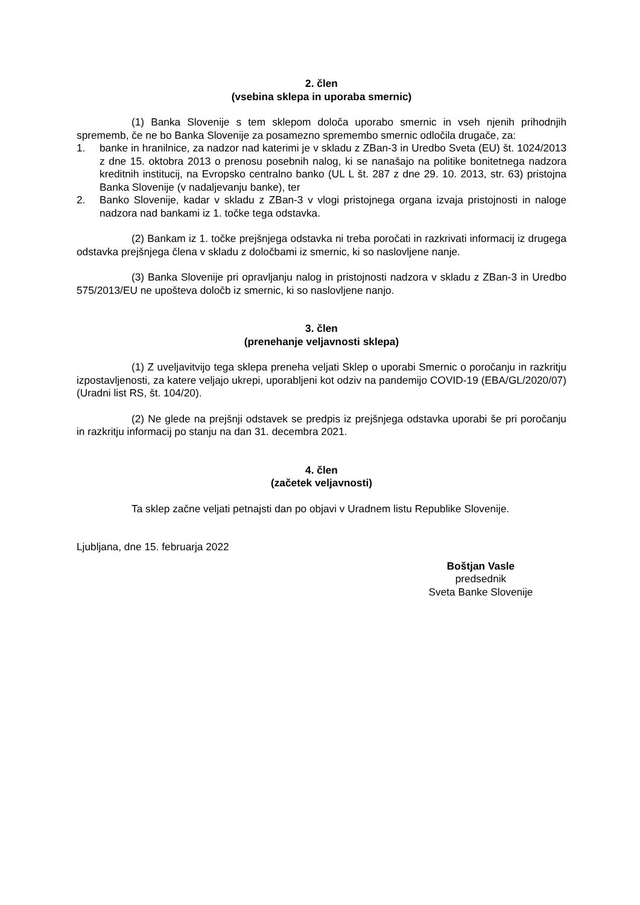2. člen
(vsebina sklepa in uporaba smernic)
(1) Banka Slovenije s tem sklepom določa uporabo smernic in vseh njenih prihodnjih sprememb, če ne bo Banka Slovenije za posamezno spremembo smernic odločila drugače, za:
1. banke in hranilnice, za nadzor nad katerimi je v skladu z ZBan-3 in Uredbo Sveta (EU) št. 1024/2013 z dne 15. oktobra 2013 o prenosu posebnih nalog, ki se nanašajo na politike bonitetnega nadzora kreditnih institucij, na Evropsko centralno banko (UL L št. 287 z dne 29. 10. 2013, str. 63) pristojna Banka Slovenije (v nadaljevanju banke), ter
2. Banko Slovenije, kadar v skladu z ZBan-3 v vlogi pristojnega organa izvaja pristojnosti in naloge nadzora nad bankami iz 1. točke tega odstavka.
(2) Bankam iz 1. točke prejšnjega odstavka ni treba poročati in razkrivati informacij iz drugega odstavka prejšnjega člena v skladu z določbami iz smernic, ki so naslovljene nanje.
(3) Banka Slovenije pri opravljanju nalog in pristojnosti nadzora v skladu z ZBan-3 in Uredbo 575/2013/EU ne upošteva določb iz smernic, ki so naslovljene nanjo.
3. člen
(prenehanje veljavnosti sklepa)
(1) Z uveljavitvijo tega sklepa preneha veljati Sklep o uporabi Smernic o poročanju in razkritju izpostavljenosti, za katere veljajo ukrepi, uporabljeni kot odziv na pandemijo COVID-19 (EBA/GL/2020/07) (Uradni list RS, št. 104/20).
(2) Ne glede na prejšnji odstavek se predpis iz prejšnjega odstavka uporabi še pri poročanju in razkritju informacij po stanju na dan 31. decembra 2021.
4. člen
(začetek veljavnosti)
Ta sklep začne veljati petnajsti dan po objavi v Uradnem listu Republike Slovenije.
Ljubljana, dne 15. februarja 2022
Boštjan Vasle
predsednik
Sveta Banke Slovenije